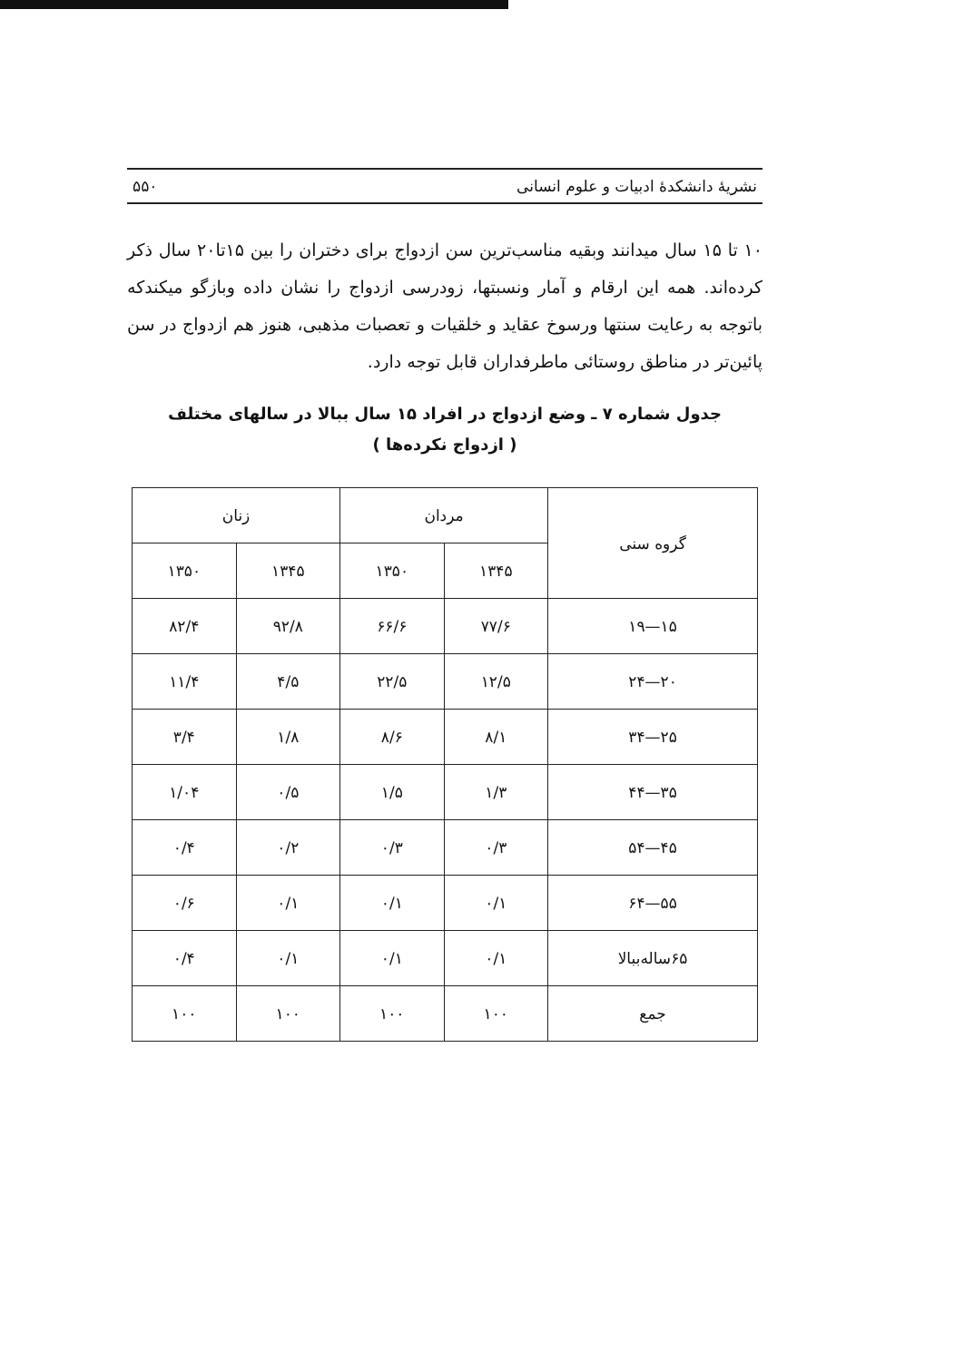نشریهٔ دانشکدهٔ ادبیات و علوم انسانی ۵۵۰
۱۰ تا ۱۵ سال میدانند وبقیه مناسب‌ترین سن ازدواج برای دختران را بین ۱۵تا۲۰ سال ذکر کرده‌اند. همه این ارقام و آمار ونسبتها، زودرسی ازدواج را نشان داده وبازگو میکندکه باتوجه به رعایت سنتها ورسوخ عقاید و خلقیات و تعصبات مذهبی، هنوز هم ازدواج در سن پائین‌تر در مناطق روستائی ماطرفداران قابل توجه دارد.
جدول شماره ۷ ـ وضع ازدواج در افراد ۱۵ سال ببالا در سالهای مختلف
( ازدواج نکرده‌ها )
| گروه سنی | مردان | | زنان | |
| --- | --- | --- | --- | --- |
| | ۱۳۴۵ | ۱۳۵۰ | ۱۳۴۵ | ۱۳۵۰ |
| ۱۵—۱۹ | ۷۷/۶ | ۶۶/۶ | ۹۲/۸ | ۸۲/۴ |
| ۲۰—۲۴ | ۱۲/۵ | ۲۲/۵ | ۴/۵ | ۱۱/۴ |
| ۲۵—۳۴ | ۸/۱ | ۸/۶ | ۱/۸ | ۳/۴ |
| ۳۵—۴۴ | ۱/۳ | ۱/۵ | ۰/۵ | ۱/۰۴ |
| ۴۵—۵۴ | ۰/۳ | ۰/۳ | ۰/۲ | ۰/۴ |
| ۵۵—۶۴ | ۰/۱ | ۰/۱ | ۰/۱ | ۰/۶ |
| ۶۵ساله‌ببالا | ۰/۱ | ۰/۱ | ۰/۱ | ۰/۴ |
| جمع | ۱۰۰ | ۱۰۰ | ۱۰۰ | ۱۰۰ |